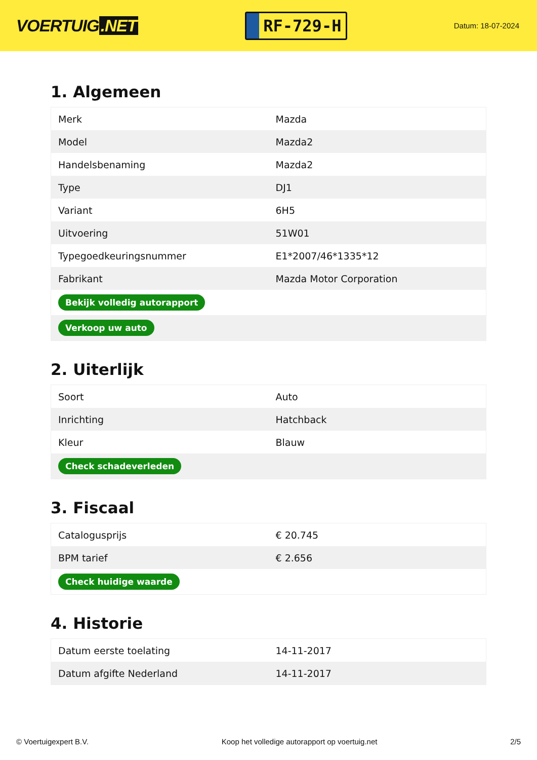VOERTUIG.NET
RF-729-H
Datum: 18-07-2024
1. Algemeen
| Merk | Mazda |
| Model | Mazda2 |
| Handelsbenaming | Mazda2 |
| Type | DJ1 |
| Variant | 6H5 |
| Uitvoering | 51W01 |
| Typegoedkeuringsnummer | E1*2007/46*1335*12 |
| Fabrikant | Mazda Motor Corporation |
| Bekijk volledig autorapport | |
| Verkoop uw auto | |
2. Uiterlijk
| Soort | Auto |
| Inrichting | Hatchback |
| Kleur | Blauw |
| Check schadeverleden | |
3. Fiscaal
| Catalogusprijs | € 20.745 |
| BPM tarief | € 2.656 |
| Check huidige waarde | |
4. Historie
| Datum eerste toelating | 14-11-2017 |
| Datum afgifte Nederland | 14-11-2017 |
© Voertuigexpert B.V. Koop het volledige autorapport op voertuig.net 2/5